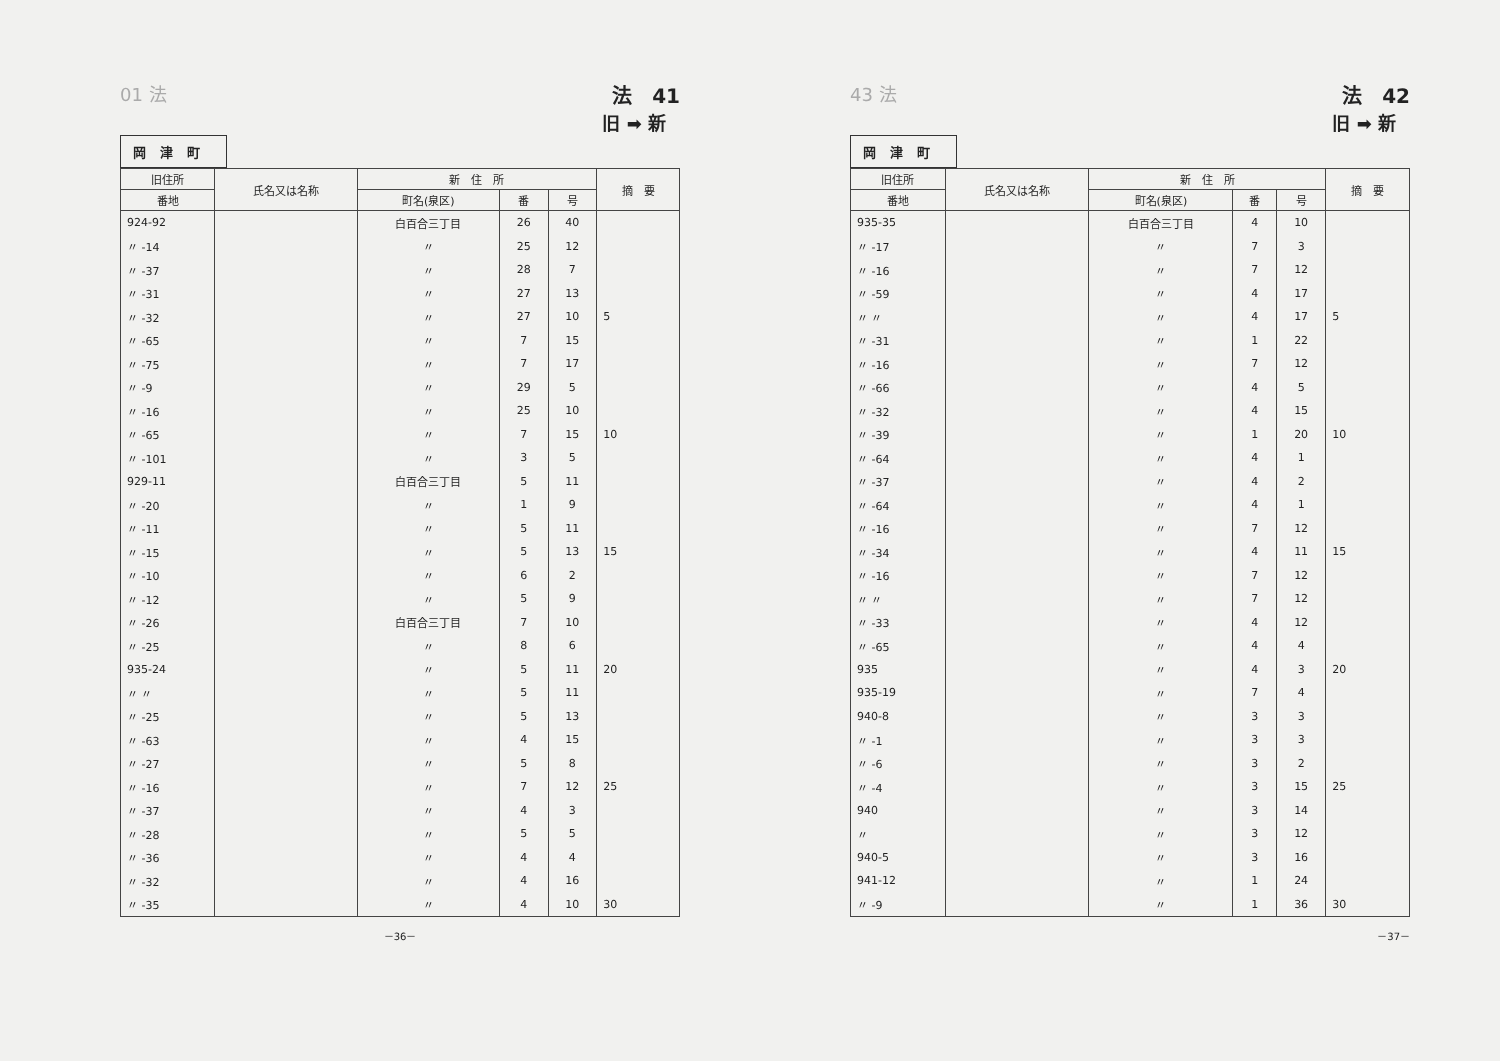01 法 法　41
旧 ➡ 新
岡津町
| 旧住所 | 氏名又は名称 | 新 住 所 | | | 摘 要 |
| --- | --- | --- | --- | --- | --- |
| 番地 | | 町名(泉区) | 番 | 号 | |
| 924-92 | | 白百合三丁目 | 26 | 40 | |
| 〃 -14 | | 〃 | 25 | 12 | |
| 〃 -37 | | 〃 | 28 | 7 | |
| 〃 -31 | | 〃 | 27 | 13 | |
| 〃 -32 | | 〃 | 27 | 10 | 5 |
| 〃 -65 | | 〃 | 7 | 15 | |
| 〃 -75 | | 〃 | 7 | 17 | |
| 〃 -9 | | 〃 | 29 | 5 | |
| 〃 -16 | | 〃 | 25 | 10 | |
| 〃 -65 | | 〃 | 7 | 15 | 10 |
| 〃 -101 | | 〃 | 3 | 5 | |
| 929-11 | | 白百合三丁目 | 5 | 11 | |
| 〃 -20 | | 〃 | 1 | 9 | |
| 〃 -11 | | 〃 | 5 | 11 | |
| 〃 -15 | | 〃 | 5 | 13 | 15 |
| 〃 -10 | | 〃 | 6 | 2 | |
| 〃 -12 | | 〃 | 5 | 9 | |
| 〃 -26 | | 白百合三丁目 | 7 | 10 | |
| 〃 -25 | | 〃 | 8 | 6 | |
| 935-24 | | 〃 | 5 | 11 | 20 |
| 〃 〃 | | 〃 | 5 | 11 | |
| 〃 -25 | | 〃 | 5 | 13 | |
| 〃 -63 | | 〃 | 4 | 15 | |
| 〃 -27 | | 〃 | 5 | 8 | |
| 〃 -16 | | 〃 | 7 | 12 | 25 |
| 〃 -37 | | 〃 | 4 | 3 | |
| 〃 -28 | | 〃 | 5 | 5 | |
| 〃 -36 | | 〃 | 4 | 4 | |
| 〃 -32 | | 〃 | 4 | 16 | |
| 〃 -35 | | 〃 | 4 | 10 | 30 |
－36－
43 法 法　42
旧 ➡ 新
岡津町
| 旧住所 | 氏名又は名称 | 新 住 所 | | | 摘 要 |
| --- | --- | --- | --- | --- | --- |
| 番地 | | 町名(泉区) | 番 | 号 | |
| 935-35 | | 白百合三丁目 | 4 | 10 | |
| 〃 -17 | | 〃 | 7 | 3 | |
| 〃 -16 | | 〃 | 7 | 12 | |
| 〃 -59 | | 〃 | 4 | 17 | |
| 〃 〃 | | 〃 | 4 | 17 | 5 |
| 〃 -31 | | 〃 | 1 | 22 | |
| 〃 -16 | | 〃 | 7 | 12 | |
| 〃 -66 | | 〃 | 4 | 5 | |
| 〃 -32 | | 〃 | 4 | 15 | |
| 〃 -39 | | 〃 | 1 | 20 | 10 |
| 〃 -64 | | 〃 | 4 | 1 | |
| 〃 -37 | | 〃 | 4 | 2 | |
| 〃 -64 | | 〃 | 4 | 1 | |
| 〃 -16 | | 〃 | 7 | 12 | |
| 〃 -34 | | 〃 | 4 | 11 | 15 |
| 〃 -16 | | 〃 | 7 | 12 | |
| 〃 〃 | | 〃 | 7 | 12 | |
| 〃 -33 | | 〃 | 4 | 12 | |
| 〃 -65 | | 〃 | 4 | 4 | |
| 935 | | 〃 | 4 | 3 | 20 |
| 935-19 | | 〃 | 7 | 4 | |
| 940-8 | | 〃 | 3 | 3 | |
| 〃 -1 | | 〃 | 3 | 3 | |
| 〃 -6 | | 〃 | 3 | 2 | |
| 〃 -4 | | 〃 | 3 | 15 | 25 |
| 940 | | 〃 | 3 | 14 | |
| 〃 | | 〃 | 3 | 12 | |
| 940-5 | | 〃 | 3 | 16 | |
| 941-12 | | 〃 | 1 | 24 | |
| 〃 -9 | | 〃 | 1 | 36 | 30 |
－37－